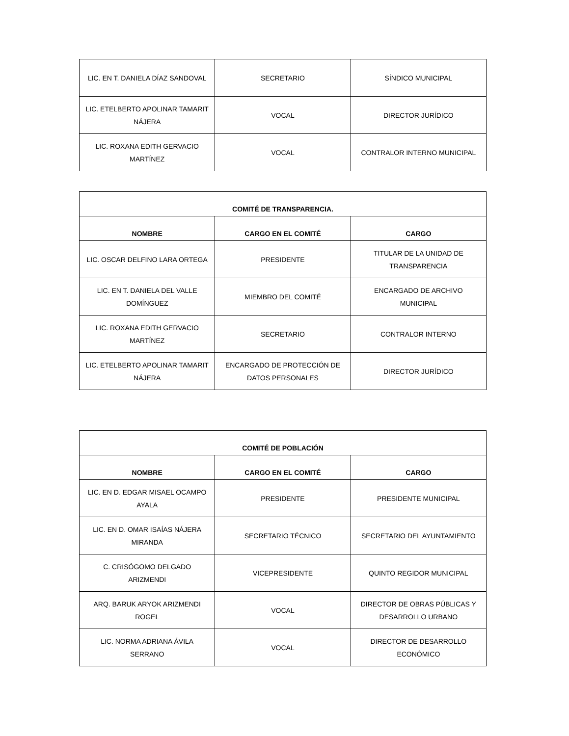| LIC. EN T. DANIELA DÍAZ SANDOVAL | SECRETARIO | SÍNDICO MUNICIPAL |
| LIC. ETELBERTO APOLINAR TAMARIT NÁJERA | VOCAL | DIRECTOR JURÍDICO |
| LIC. ROXANA EDITH GERVACIO MARTÍNEZ | VOCAL | CONTRALOR INTERNO MUNICIPAL |
| COMITÉ DE TRANSPARENCIA. | | |
| --- | --- | --- |
| NOMBRE | CARGO EN EL COMITÉ | CARGO |
| LIC. OSCAR DELFINO LARA ORTEGA | PRESIDENTE | TITULAR DE LA UNIDAD DE TRANSPARENCIA |
| LIC. EN T. DANIELA DEL VALLE DOMÍNGUEZ | MIEMBRO DEL COMITÉ | ENCARGADO DE ARCHIVO MUNICIPAL |
| LIC. ROXANA EDITH GERVACIO MARTÍNEZ | SECRETARIO | CONTRALOR INTERNO |
| LIC. ETELBERTO APOLINAR TAMARIT NÁJERA | ENCARGADO DE PROTECCIÓN DE DATOS PERSONALES | DIRECTOR JURÍDICO |
| COMITÉ DE POBLACIÓN | | |
| --- | --- | --- |
| NOMBRE | CARGO EN EL COMITÉ | CARGO |
| LIC. EN D. EDGAR MISAEL OCAMPO AYALA | PRESIDENTE | PRESIDENTE MUNICIPAL |
| LIC. EN D. OMAR ISAÍAS NÁJERA MIRANDA | SECRETARIO TÉCNICO | SECRETARIO DEL AYUNTAMIENTO |
| C. CRISÓGOMO DELGADO ARIZMENDI | VICEPRESIDENTE | QUINTO REGIDOR MUNICIPAL |
| ARQ. BARUK ARYOK ARIZMENDI ROGEL | VOCAL | DIRECTOR DE OBRAS PÚBLICAS Y DESARROLLO URBANO |
| LIC. NORMA ADRIANA ÁVILA SERRANO | VOCAL | DIRECTOR DE DESARROLLO ECONÓMICO |